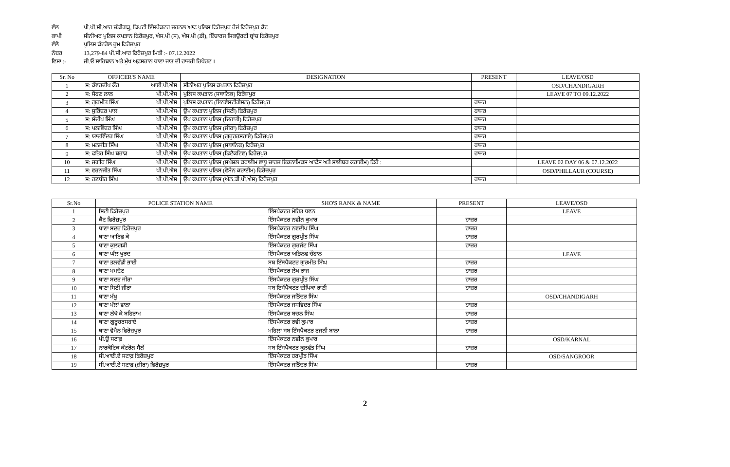ਵੱਲ ਪੀ.ਪੀ.ਸੀ.ਆਰ ਚੰਡੀਗੜ੍ਹ, ਡਿਪਟੀ ਇੰਸਪੈਕਟਰ ਜਰਨਲ ਆਫ ਪੁਲਿਸ ਫਿਰੋਜ਼ਪੁਰ ਰੇਜਂ ਫਿਰੋਜ਼ਪੁਰ ਕੈਂਟ
ਕਾਪੀ ਸੀਨੀਅਰ ਪੁਲਿਸ ਕਪਤਾਨ ਫਿਰੋਜ਼ਪੁਰ, ਐਸ.ਪੀ (ਸ), ਐਸ.ਪੀ (ਡੀ), ਇੰਚਾਰਜ ਸਿਕਉਰਟੀ ਬ੍ਰਾਂਚ ਫਿਰੋਜ਼ਪੁਰ
ਵੱਲੋ ਪੁਲਿਸ ਕੰਟਰੋਲ ਰੂਮ ਫਿਰੋਜ਼ਪੁਰ
ਨੰਬਰ 13,279-84 ਪੀ.ਸੀ.ਆਰ ਫਿਰੋਜ਼ਪੁਰ ਮਿਤੀ :- 07.12.2022
ਵਿਸਾ :- ਜੀ.ਓ ਸਾਹਿਬਾਨ ਅਤੇ ਮੁੱਖ ਅਫ਼ਸਰਾਨ ਥਾਣਾ ਜਾਤ ਦੀ ਹਾਜ਼ਰੀ ਰਿਪੋਰਟ ।
| Sr. No | OFFICER'S NAME | DESIGNATION | PRESENT | LEAVE/OSD |
| --- | --- | --- | --- | --- |
| 1 | ਸ: ਕੰਵਰਦੀਪ ਕੌਰ ਆਈ.ਪੀ.ਐਸ | ਸੀਨੀਅਰ ਪੁਲਿਸ ਕਪਤਾਨ ਫਿਰੋਜ਼ਪੁਰ | | OSD/CHANDIGARH |
| 2 | ਸ: ਸੋਹਣ ਲਾਲ ਪੀ.ਪੀ.ਐਸ | ਪੁਲਿਸ ਕਪਤਾਨ (ਸਥਾਨਿਕ) ਫਿਰੋਜ਼ਪੁਰ | | LEAVE 07 TO 09.12.2022 |
| 3 | ਸ: ਗੁਰਮੀਤ ਸਿੰਘ ਪੀ.ਪੀ.ਐਸ | ਪੁਲਿਸ ਕਪਤਾਨ (ਇਨਵੈਸਟੀਗੇਸ਼ਨ) ਫਿਰੋਜ਼ਪੁਰ | ਹਾਜ਼ਰ | |
| 4 | ਸ: ਸੁਰਿੰਦਰ ਪਾਲ ਪੀ.ਪੀ.ਐਸ | ਉਪ ਕਪਤਾਨ ਪੁਲਿਸ (ਸਿਟੀ) ਫਿਰੋਜ਼ਪੁਰ | ਹਾਜ਼ਰ | |
| 5 | ਸ: ਸੰਦੀਪ ਸਿੰਘ ਪੀ.ਪੀ.ਐਸ | ਉਪ ਕਪਤਾਨ ਪੁਲਿਸ (ਦਿਹਾਤੀ) ਫਿਰੋਜ਼ਪੁਰ | ਹਾਜ਼ਰ | |
| 6 | ਸ: ਪਲਵਿੰਦਰ ਸਿੰਘ ਪੀ.ਪੀ.ਐਸ | ਉਪ ਕਪਤਾਨ ਪੁਲਿਸ (ਜੀਰਾ) ਫਿਰੋਜ਼ਪੁਰ | ਹਾਜ਼ਰ | |
| 7 | ਸ: ਯਾਦਵਿੰਦਰ ਸਿੰਘ ਪੀ.ਪੀ.ਐਸ | ਉਪ ਕਪਤਾਨ ਪੁਲਿਸ (ਗੁਰੂਹਰਸਹਾਏ) ਫਿਰੋਜ਼ਪੁਰ | ਹਾਜ਼ਰ | |
| 8 | ਸ: ਮਨਜੀਤ ਸਿੰਘ ਪੀ.ਪੀ.ਐਸ | ਉਪ ਕਪਤਾਨ ਪੁਲਿਸ (ਸਥਾਨਿਕ) ਫਿਰੋਜ਼ਪੁਰ | ਹਾਜ਼ਰ | |
| 9 | ਸ: ਫਤਿਹ ਸਿੰਘ ਬਰਾੜ ਪੀ.ਪੀ.ਐਸ | ਉਪ ਕਪਤਾਨ ਪੁਲਿਸ (ਡਿਟੈਕਟਿਵ) ਫਿਰੋਜ਼ਪੁਰ | ਹਾਜ਼ਰ | |
| 10 | ਸ: ਜਗੀਰ ਸਿੰਘ ਪੀ.ਪੀ.ਐਸ | ਉਪ ਕਪਤਾਨ ਪੁਲਿਸ (ਸਪੈਸ਼ਲ ਕਰਾਈਮ ਵਾਧੂ ਚਾਰਜ ਇਕਨਾਮਿਕਸ ਆਫੈਂਸ ਅਤੇ ਸਾਈਬਰ ਕਰਾਈਮ) ਫਿਰੋ : | | LEAVE 02 DAY 06 & 07.12.2022 |
| 11 | ਸ: ਵਰਨਜੀਤ ਸਿੰਘ ਪੀ.ਪੀ.ਐਸ | ਉਪ ਕਪਤਾਨ ਪੁਲਿਸ (ਵੋਮੈਨ ਕਰਾਈਮ) ਫਿਰੋਜ਼ਪੁਰ | | OSD/PHILLAUR (COURSE) |
| 12 | ਸ: ਰਣਧੀਰ ਸਿੰਘ ਪੀ.ਪੀ.ਐਸ | ਉਪ ਕਪਤਾਨ ਪੁਲਿਸ (ਐਨ.ਡੀ.ਪੀ.ਐਸ) ਫਿਰੋਜ਼ਪੁਰ | ਹਾਜ਼ਰ | |
| Sr.No | POLICE STATION NAME | SHO'S RANK & NAME | PRESENT | LEAVE/OSD |
| --- | --- | --- | --- | --- |
| 1 | ਸਿਟੀ ਫਿਰੋਜ਼ਪੁਰ | ਇੰਸਪੈਕਟਰ ਮੋਹਿਤ ਧਵਨ | | LEAVE |
| 2 | ਕੈਂਟ ਫਿਰੋਜ਼ਪੁਰ | ਇੰਸਪੈਕਟਰ ਨਵੀਨ ਕੁਮਾਰ | ਹਾਜ਼ਰ | |
| 3 | ਥਾਣਾ ਸਦਰ ਫਿਰੋਜ਼ਪੁਰ | ਇੰਸਪੈਕਟਰ ਨਵਦੀਪ ਸਿੰਘ | ਹਾਜ਼ਰ | |
| 4 | ਥਾਣਾ ਆਰਿਫ਼ ਕੇ | ਇੰਸਪੈਕਟਰ ਗੁਰਪ੍ਰੀਤ ਸਿੰਘ | ਹਾਜ਼ਰ | |
| 5 | ਥਾਣਾ ਕੁਲਗੜੀ | ਇੰਸਪੈਕਟਰ ਗੁਰਜੰਟ ਸਿੰਘ | ਹਾਜ਼ਰ | |
| 6 | ਥਾਣਾ ਘੱਲ ਖੁਰਦ | ਇੰਸਪੈਕਟਰ ਅਭਿਨਵ ਚੌਹਾਨ | | LEAVE |
| 7 | ਥਾਣਾ ਤਲਵੰਡੀ ਭਾਈ | ਸਬ ਇੰਸਪੈਕਟਰ ਗੁਰਮੀਤ ਸਿੰਘ | ਹਾਜ਼ਰ | |
| 8 | ਥਾਣਾ ਮਮਦੋਟ | ਇੰਸਪੈਕਟਰ ਲੇਖ ਰਾਜ | ਹਾਜ਼ਰ | |
| 9 | ਥਾਣਾ ਸਦਰ ਜੀਰਾ | ਇੰਸਪੈਕਟਰ ਗੁਰਪ੍ਰੀਤ ਸਿੰਘ | ਹਾਜ਼ਰ | |
| 10 | ਥਾਣਾ ਸਿਟੀ ਜੀਰਾ | ਸਬ ਇਸੰਪੈਕਟਰ ਦੀਪਿਕਾ ਰਾਣੀ | ਹਾਜ਼ਰ | |
| 11 | ਥਾਣਾ ਮੱਖੂ | ਇੰਸਪੈਕਟਰ ਜਤਿੰਦਰ ਸਿੰਘ | | OSD/CHANDIGARH |
| 12 | ਥਾਣਾ ਮੱਲਾਂ ਵਾਲਾ | ਇੰਸਪੈਕਟਰ ਜਸਵਿਦਰ ਸਿੰਘ | ਹਾਜ਼ਰ | |
| 13 | ਥਾਣਾ ਲੱਖੋ ਕੇ ਬਹਿਰਾਮ | ਇੰਸਪੈਕਟਰ ਬਚਨ ਸਿੰਘ | ਹਾਜ਼ਰ | |
| 14 | ਥਾਣਾ ਗੁਰੂਹਰਸਹਾਏ | ਇੰਸਪੈਕਟਰ ਰਵੀ ਕੁਮਾਰ | ਹਾਜ਼ਰ | |
| 15 | ਥਾਣਾ ਵੋਮੈਨ ਫਿਰੋਜ਼ਪੁਰ | ਮਹਿਲਾ ਸਬ ਇੰਸਪੈਕਟਰ ਰਜਨੀ ਬਾਲਾ | ਹਾਜ਼ਰ | |
| 16 | ਪੀ.ਉ ਸਟਾਫ਼ | ਇੰਸਪੈਕਟਰ ਨਵੀਨ ਕੁਮਾਰ | | OSD/KARNAL |
| 17 | ਨਾਰਕੋਟਿਕ ਕੰਟਰੋਲ ਸੈਲੱ | ਸਬ ਇੰਸਪੈਕਟਰ ਕੁਲਵੰਤ ਸਿੰਘ | ਹਾਜ਼ਰ | |
| 18 | ਸੀ.ਆਈ.ਏ ਸਟਾਫ਼ ਫਿਰੋਜ਼ਪੁਰ | ਇੰਸਪੈਕਟਰ ਹਰਪ੍ਰੀਤ ਸਿੰਘ | | OSD/SANGROOR |
| 19 | ਸੀ.ਆਈ.ਏ ਸਟਾਫ਼ (ਜ਼ੀਰਾ) ਫਿਰੋਜ਼ਪੁਰ | ਇੰਸਪੈਕਟਰ ਜਤਿੰਦਰ ਸਿੰਘ | ਹਾਜ਼ਰ | |
2